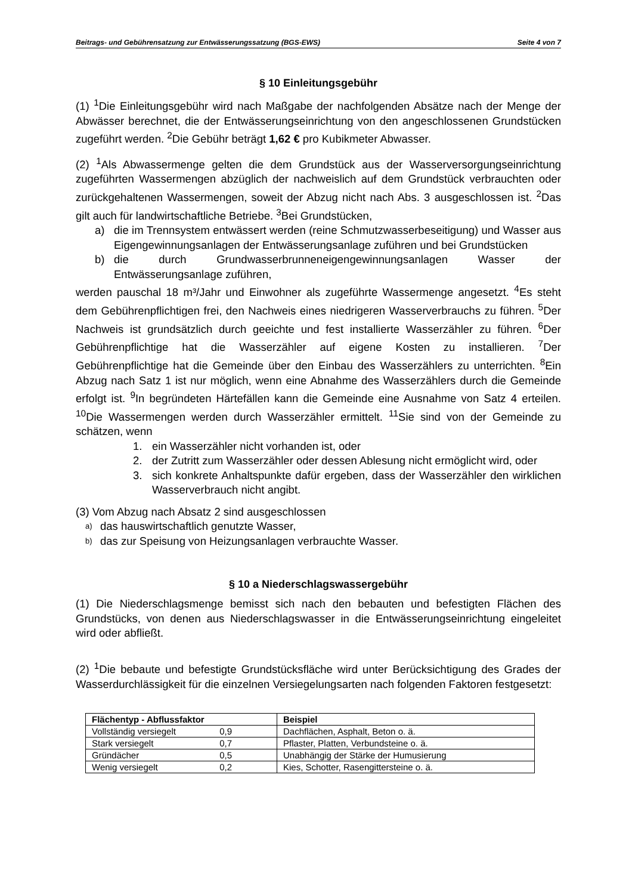Beitrags- und Gebührensatzung zur Entwässerungssatzung (BGS-EWS) Seite 4 von 7
§ 10 Einleitungsgebühr
(1) <sup>1</sup>Die Einleitungsgebühr wird nach Maßgabe der nachfolgenden Absätze nach der Menge der Abwässer berechnet, die der Entwässerungseinrichtung von den angeschlossenen Grundstücken zugeführt werden. <sup>2</sup>Die Gebühr beträgt 1,62 € pro Kubikmeter Abwasser.
(2) <sup>1</sup>Als Abwassermenge gelten die dem Grundstück aus der Wasserversorgungseinrichtung zugeführten Wassermengen abzüglich der nachweislich auf dem Grundstück verbrauchten oder zurückgehaltenen Wassermengen, soweit der Abzug nicht nach Abs. 3 ausgeschlossen ist. <sup>2</sup>Das gilt auch für landwirtschaftliche Betriebe. <sup>3</sup>Bei Grundstücken,
a) die im Trennsystem entwässert werden (reine Schmutzwasserbeseitigung) und Wasser aus Eigengewinnungsanlagen der Entwässerungsanlage zuführen und bei Grundstücken
b) die durch Grundwasserbrunneneigengewinnungsanlagen Wasser der Entwässerungsanlage zuführen,
werden pauschal 18 m³/Jahr und Einwohner als zugeführte Wassermenge angesetzt. <sup>4</sup>Es steht dem Gebührenpflichtigen frei, den Nachweis eines niedrigeren Wasserverbrauchs zu führen. <sup>5</sup>Der Nachweis ist grundsätzlich durch geeichte und fest installierte Wasserzähler zu führen. <sup>6</sup>Der Gebührenpflichtige hat die Wasserzähler auf eigene Kosten zu installieren. <sup>7</sup>Der Gebührenpflichtige hat die Gemeinde über den Einbau des Wasserzählers zu unterrichten. <sup>8</sup>Ein Abzug nach Satz 1 ist nur möglich, wenn eine Abnahme des Wasserzählers durch die Gemeinde erfolgt ist. <sup>9</sup>In begründeten Härtefällen kann die Gemeinde eine Ausnahme von Satz 4 erteilen. <sup>10</sup>Die Wassermengen werden durch Wasserzähler ermittelt. <sup>11</sup>Sie sind von der Gemeinde zu schätzen, wenn
1. ein Wasserzähler nicht vorhanden ist, oder
2. der Zutritt zum Wasserzähler oder dessen Ablesung nicht ermöglicht wird, oder
3. sich konkrete Anhaltspunkte dafür ergeben, dass der Wasserzähler den wirklichen Wasserverbrauch nicht angibt.
(3) Vom Abzug nach Absatz 2 sind ausgeschlossen
a) das hauswirtschaftlich genutzte Wasser,
b) das zur Speisung von Heizungsanlagen verbrauchte Wasser.
§ 10 a Niederschlagswassergebühr
(1) Die Niederschlagsmenge bemisst sich nach den bebauten und befestigten Flächen des Grundstücks, von denen aus Niederschlagswasser in die Entwässerungseinrichtung eingeleitet wird oder abfließt.
(2) <sup>1</sup>Die bebaute und befestigte Grundstücksfläche wird unter Berücksichtigung des Grades der Wasserdurchlässigkeit für die einzelnen Versiegelungsarten nach folgenden Faktoren festgesetzt:
| Flächentyp - Abflussfaktor | Beispiel |
| --- | --- |
| Vollständig versiegelt 0,9 | Dachflächen, Asphalt, Beton o. ä. |
| Stark versiegelt 0,7 | Pflaster, Platten, Verbundsteine o. ä. |
| Gründächer 0,5 | Unabhängig der Stärke der Humusierung |
| Wenig versiegelt 0,2 | Kies, Schotter, Rasengittersteine o. ä. |